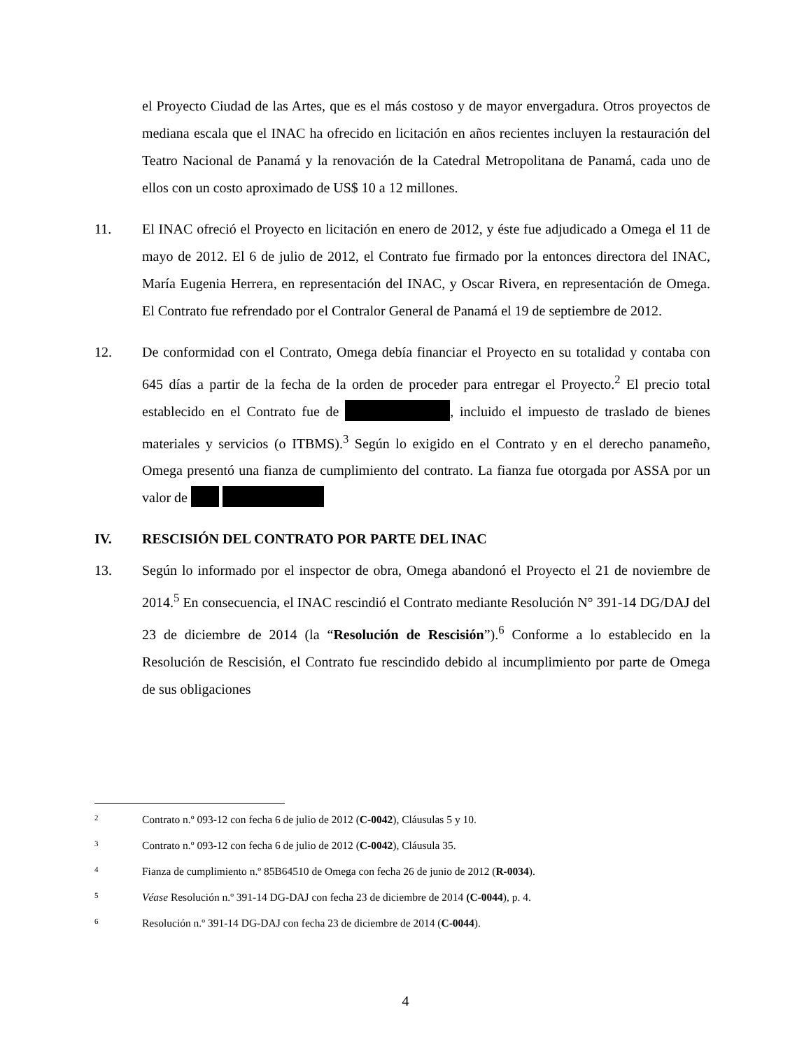el Proyecto Ciudad de las Artes, que es el más costoso y de mayor envergadura. Otros proyectos de mediana escala que el INAC ha ofrecido en licitación en años recientes incluyen la restauración del Teatro Nacional de Panamá y la renovación de la Catedral Metropolitana de Panamá, cada uno de ellos con un costo aproximado de US$ 10 a 12 millones.
11. El INAC ofreció el Proyecto en licitación en enero de 2012, y éste fue adjudicado a Omega el 11 de mayo de 2012. El 6 de julio de 2012, el Contrato fue firmado por la entonces directora del INAC, María Eugenia Herrera, en representación del INAC, y Oscar Rivera, en representación de Omega. El Contrato fue refrendado por el Contralor General de Panamá el 19 de septiembre de 2012.
12. De conformidad con el Contrato, Omega debía financiar el Proyecto en su totalidad y contaba con 645 días a partir de la fecha de la orden de proceder para entregar el Proyecto.<sup>2</sup> El precio total establecido en el Contrato fue de , incluido el impuesto de traslado de bienes materiales y servicios (o ITBMS).<sup>3</sup> Según lo exigido en el Contrato y en el derecho panameño, Omega presentó una fianza de cumplimiento del contrato. La fianza fue otorgada por ASSA por un valor de
IV. RESCISIÓN DEL CONTRATO POR PARTE DEL INAC
13. Según lo informado por el inspector de obra, Omega abandonó el Proyecto el 21 de noviembre de 2014.<sup>5</sup> En consecuencia, el INAC rescindió el Contrato mediante Resolución N° 391-14 DG/DAJ del 23 de diciembre de 2014 (la “Resolución de Rescisión”).<sup>6</sup> Conforme a lo establecido en la Resolución de Rescisión, el Contrato fue rescindido debido al incumplimiento por parte de Omega de sus obligaciones
<sup>2</sup> Contrato n.º 093-12 con fecha 6 de julio de 2012 (C-0042), Cláusulas 5 y 10.
<sup>3</sup> Contrato n.º 093-12 con fecha 6 de julio de 2012 (C-0042), Cláusula 35.
<sup>4</sup> Fianza de cumplimiento n.º 85B64510 de Omega con fecha 26 de junio de 2012 (R-0034).
<sup>5</sup> Véase Resolución n.º 391-14 DG-DAJ con fecha 23 de diciembre de 2014 (C-0044), p. 4.
<sup>6</sup> Resolución n.º 391-14 DG-DAJ con fecha 23 de diciembre de 2014 (C-0044).
4